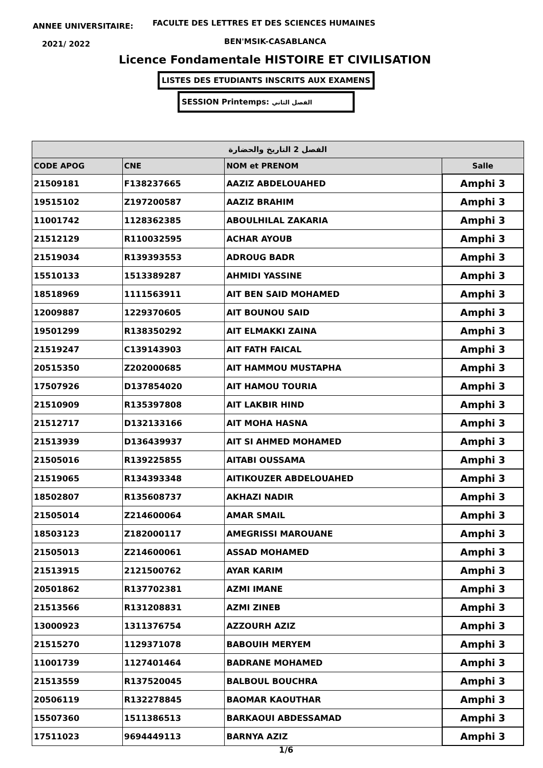ANNEE UNIVERSITAIRE:
FACULTE DES LETTRES ET DES SCIENCES HUMAINES
2021/ 2022 BEN'MSIK-CASABLANCA
Licence Fondamentale HISTOIRE ET CIVILISATION
LISTES DES ETUDIANTS INSCRITS AUX EXAMENS
SESSION Printemps: الفصل الثاني
| الفصل 2 التاريخ والحضارة | | | |
| --- | --- | --- | --- |
| CODE APOG | CNE | NOM et PRENOM | Salle |
| 21509181 | F138237665 | AAZIZ ABDELOUAHED | Amphi 3 |
| 19515102 | Z197200587 | AAZIZ BRAHIM | Amphi 3 |
| 11001742 | 1128362385 | ABOULHILAL ZAKARIA | Amphi 3 |
| 21512129 | R110032595 | ACHAR AYOUB | Amphi 3 |
| 21519034 | R139393553 | ADROUG BADR | Amphi 3 |
| 15510133 | 1513389287 | AHMIDI YASSINE | Amphi 3 |
| 18518969 | 1111563911 | AIT BEN SAID MOHAMED | Amphi 3 |
| 12009887 | 1229370605 | AIT BOUNOU SAID | Amphi 3 |
| 19501299 | R138350292 | AIT ELMAKKI ZAINA | Amphi 3 |
| 21519247 | C139143903 | AIT FATH FAICAL | Amphi 3 |
| 20515350 | Z202000685 | AIT HAMMOU MUSTAPHA | Amphi 3 |
| 17507926 | D137854020 | AIT HAMOU TOURIA | Amphi 3 |
| 21510909 | R135397808 | AIT LAKBIR HIND | Amphi 3 |
| 21512717 | D132133166 | AIT MOHA HASNA | Amphi 3 |
| 21513939 | D136439937 | AIT SI AHMED MOHAMED | Amphi 3 |
| 21505016 | R139225855 | AITABI OUSSAMA | Amphi 3 |
| 21519065 | R134393348 | AITIKOUZER ABDELOUAHED | Amphi 3 |
| 18502807 | R135608737 | AKHAZI NADIR | Amphi 3 |
| 21505014 | Z214600064 | AMAR SMAIL | Amphi 3 |
| 18503123 | Z182000117 | AMEGRISSI MAROUANE | Amphi 3 |
| 21505013 | Z214600061 | ASSAD MOHAMED | Amphi 3 |
| 21513915 | 2121500762 | AYAR KARIM | Amphi 3 |
| 20501862 | R137702381 | AZMI IMANE | Amphi 3 |
| 21513566 | R131208831 | AZMI ZINEB | Amphi 3 |
| 13000923 | 1311376754 | AZZOURH AZIZ | Amphi 3 |
| 21515270 | 1129371078 | BABOUIH MERYEM | Amphi 3 |
| 11001739 | 1127401464 | BADRANE MOHAMED | Amphi 3 |
| 21513559 | R137520045 | BALBOUL BOUCHRA | Amphi 3 |
| 20506119 | R132278845 | BAOMAR KAOUTHAR | Amphi 3 |
| 15507360 | 1511386513 | BARKAOUI ABDESSAMAD | Amphi 3 |
| 17511023 | 9694449113 | BARNYA AZIZ | Amphi 3 |
1/6